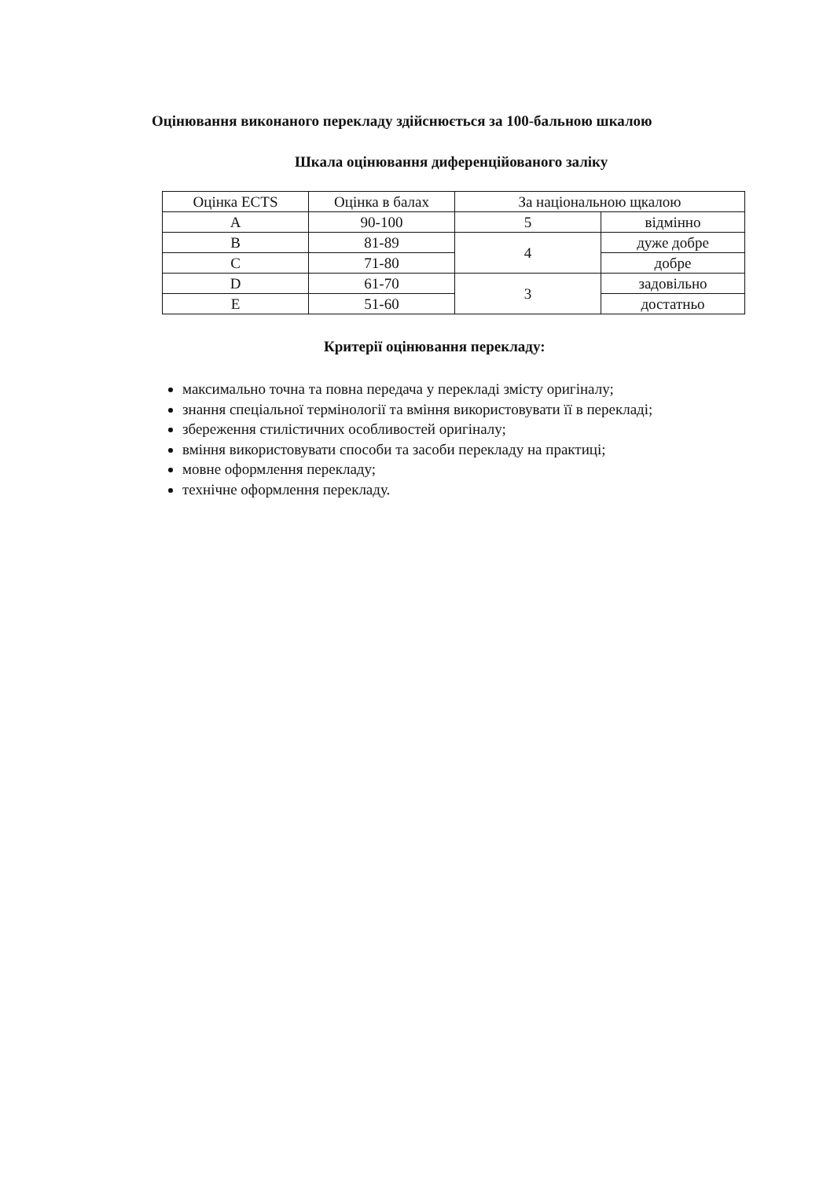Оцінювання виконаного перекладу здійснюється за 100-бальною шкалою
Шкала оцінювання диференційованого заліку
| Оцінка ECTS | Оцінка в балах | За національною щкалою | |
| --- | --- | --- | --- |
| A | 90-100 | 5 | відмінно |
| B | 81-89 | 4 | дуже добре |
| C | 71-80 | | добре |
| D | 61-70 | 3 | задовільно |
| E | 51-60 | | достатньо |
Критерії оцінювання перекладу:
максимально точна та повна передача у перекладі змісту оригіналу;
знання спеціальної термінології та вміння використовувати її в перекладі;
збереження стилістичних особливостей оригіналу;
вміння використовувати способи та засоби перекладу на практиці;
мовне оформлення перекладу;
технічне оформлення перекладу.